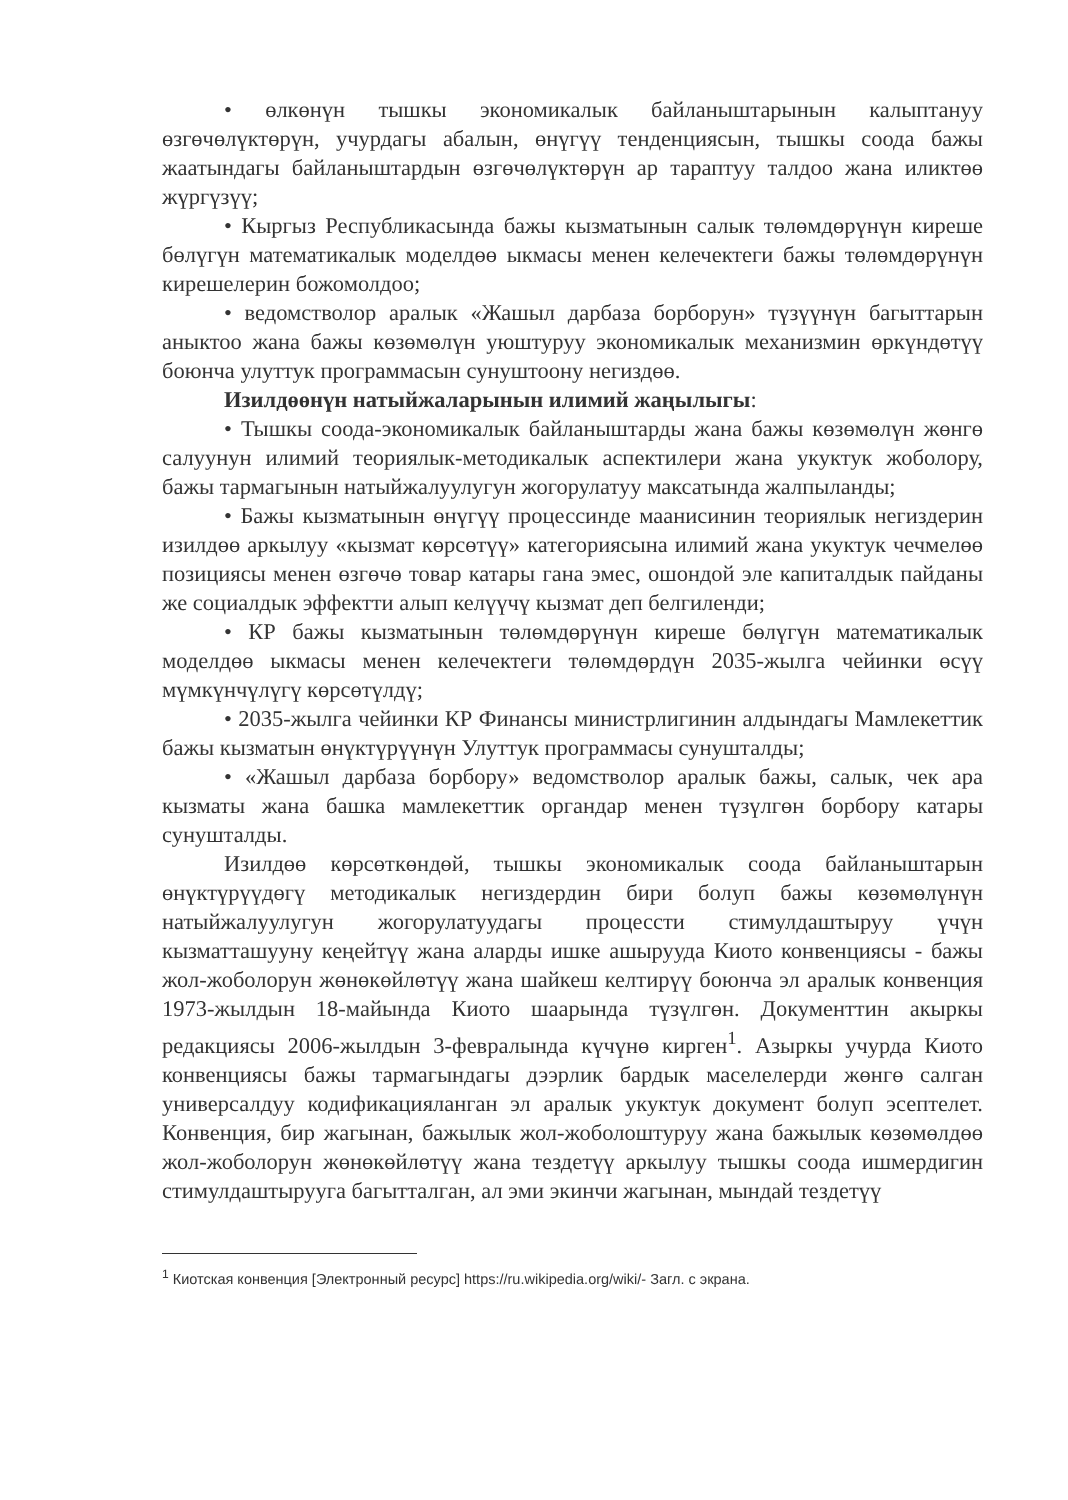• өлкөнүн тышкы экономикалык байланыштарынын калыптануу өзгөчөлүктөрүн, учурдагы абалын, өнүгүү тенденциясын, тышкы соода бажы жаатындагы байланыштардын өзгөчөлүктөрүн ар тараптуу талдоо жана иликтөө жүргүзүү;
• Кыргыз Республикасында бажы кызматынын салык төлөмдөрүнүн киреше бөлүгүн математикалык моделдөө ыкмасы менен келечектеги бажы төлөмдөрүнүн кирешелерин божомолдоо;
• ведомстволор аралык «Жашыл дарбаза борборун» түзүүнүн багыттарын аныктоо жана бажы көзөмөлүн уюштуруу экономикалык механизмин өркүндөтүү боюнча улуттук программасын сунуштоону негиздөө.
Изилдөөнүн натыйжаларынын илимий жаңылыгы:
• Тышкы соода-экономикалык байланыштарды жана бажы көзөмөлүн жөнгө салуунун илимий теориялык-методикалык аспектилери жана укуктук жоболору, бажы тармагынын натыйжалуулугун жогорулатуу максатында жалпыланды;
• Бажы кызматынын өнүгүү процессинде маанисинин теориялык негиздерин изилдөө аркылуу «кызмат көрсөтүү» категориясына илимий жана укуктук чечмелөө позициясы менен өзгөчө товар катары гана эмес, ошондой эле капиталдык пайданы же социалдык эффектти алып келүүчү кызмат деп белгиленди;
• КР бажы кызматынын төлөмдөрүнүн киреше бөлүгүн математикалык моделдөө ыкмасы менен келечектеги төлөмдөрдүн 2035-жылга чейинки өсүү мүмкүнчүлүгү көрсөтүлдү;
• 2035-жылга чейинки КР Финансы министрлигинин алдындагы Мамлекеттик бажы кызматын өнүктүрүүнүн Улуттук программасы сунушталды;
• «Жашыл дарбаза борбору» ведомстволор аралык бажы, салык, чек ара кызматы жана башка мамлекеттик органдар менен түзүлгөн борбору катары сунушталды.
Изилдөө көрсөткөндөй, тышкы экономикалык соода байланыштарын өнүктүрүүдөгү методикалык негиздердин бири болуп бажы көзөмөлүнүн натыйжалуулугун жогорулатуудагы процессти стимулдаштыруу үчүн кызматташууну кеңейтүү жана аларды ишке ашырууда Киото конвенциясы - бажы жол-жоболорун жөнөкөйлөтүү жана шайкеш келтирүү боюнча эл аралык конвенция 1973-жылдын 18-майында Киото шаарында түзүлгөн. Документтин акыркы редакциясы 2006-жылдын 3-февралында күчүнө кирген<sup>1</sup>. Азыркы учурда Киото конвенциясы бажы тармагындагы дээрлик бардык маселелерди жөнгө салган универсалдуу кодификацияланган эл аралык укуктук документ болуп эсептелет. Конвенция, бир жагынан, бажылык жол-жоболоштуруу жана бажылык көзөмөлдөө жол-жоболорун жөнөкөйлөтүү жана тездетүү аркылуу тышкы соода ишмердигин стимулдаштырууга багытталган, ал эми экинчи жагынан, мындай тездетүү
<sup>1</sup> Киотская конвенция [Электронный ресурс] https://ru.wikipedia.org/wiki/- Загл. с экрана.